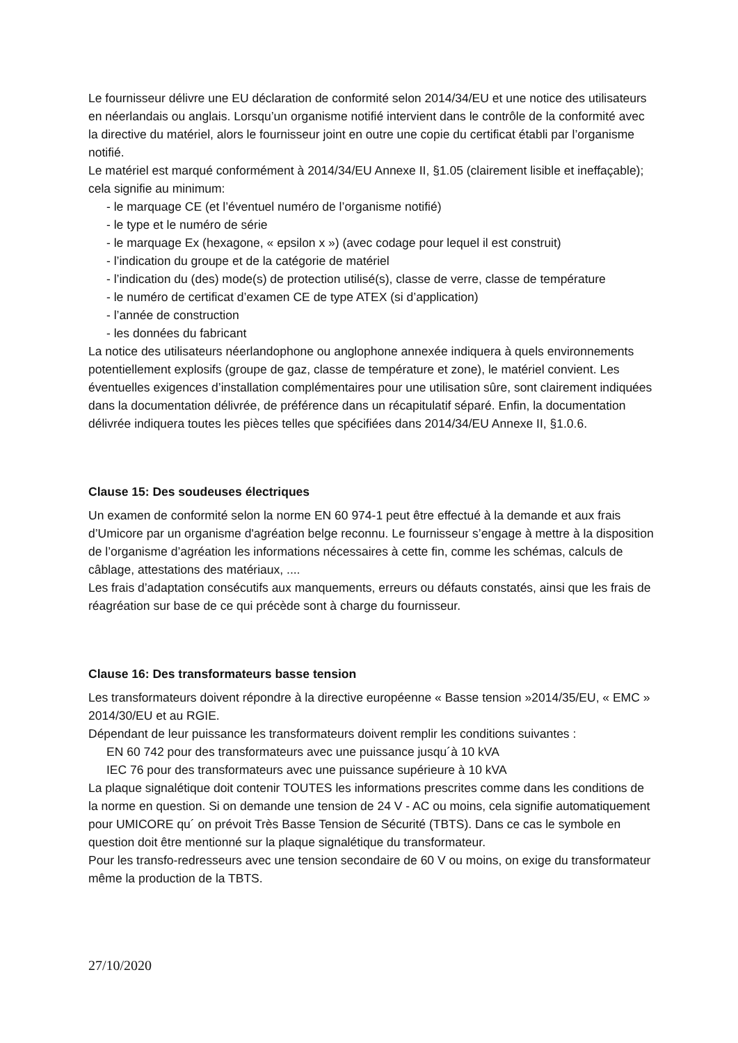Le fournisseur délivre une EU déclaration de conformité selon 2014/34/EU et une notice des utilisateurs en néerlandais ou anglais. Lorsqu’un organisme notifié intervient dans le contrôle de la conformité avec la directive du matériel, alors le fournisseur joint en outre une copie du certificat établi par l’organisme notifié.
Le matériel est marqué conformément à 2014/34/EU Annexe II, §1.05 (clairement lisible et ineffaçable); cela signifie au minimum:
- le marquage CE (et l’éventuel numéro de l’organisme notifié)
- le type et le numéro de série
- le marquage Ex (hexagone, « epsilon x ») (avec codage pour lequel il est construit)
- l’indication du groupe et de la catégorie de matériel
- l’indication du (des) mode(s) de protection utilisé(s), classe de verre, classe de température
- le numéro de certificat d’examen CE de type ATEX (si d’application)
- l’année de construction
- les données du fabricant
La notice des utilisateurs néerlandophone ou anglophone annexée indiquera à quels environnements potentiellement explosifs (groupe de gaz, classe de température et zone), le matériel convient. Les éventuelles exigences d’installation complémentaires pour une utilisation sûre, sont clairement indiquées dans la documentation délivrée, de préférence dans un récapitulatif séparé. Enfin, la documentation délivrée indiquera toutes les pièces telles que spécifiées dans 2014/34/EU Annexe II, §1.0.6.
Clause 15: Des soudeuses électriques
Un examen de conformité selon la norme EN 60 974-1 peut être effectué à la demande et aux frais d’Umicore par un organisme d'agréation belge reconnu. Le fournisseur s’engage à mettre à la disposition de l’organisme d’agréation les informations nécessaires à cette fin, comme les schémas, calculs de câblage, attestations des matériaux, ....
Les frais d’adaptation consécutifs aux manquements, erreurs ou défauts constatés, ainsi que les frais de réagréation sur base de ce qui précède sont à charge du fournisseur.
Clause 16: Des transformateurs basse tension
Les transformateurs doivent répondre à la directive européenne « Basse tension »2014/35/EU, « EMC » 2014/30/EU et au RGIE.
Dépendant de leur puissance les transformateurs doivent remplir les conditions suivantes :
EN 60 742 pour des transformateurs avec une puissance jusqu´à 10 kVA
IEC 76 pour des transformateurs avec une puissance supérieure à 10 kVA
La plaque signalétique doit contenir TOUTES les informations prescrites comme dans les conditions de la norme en question. Si on demande une tension de 24 V - AC ou moins, cela signifie automatiquement pour UMICORE qu´ on prévoit Très Basse Tension de Sécurité (TBTS). Dans ce cas le symbole en question doit être mentionné sur la plaque signalétique du transformateur.
Pour les transfo-redresseurs avec une tension secondaire de 60 V ou moins, on exige du transformateur même la production de la TBTS.
27/10/2020